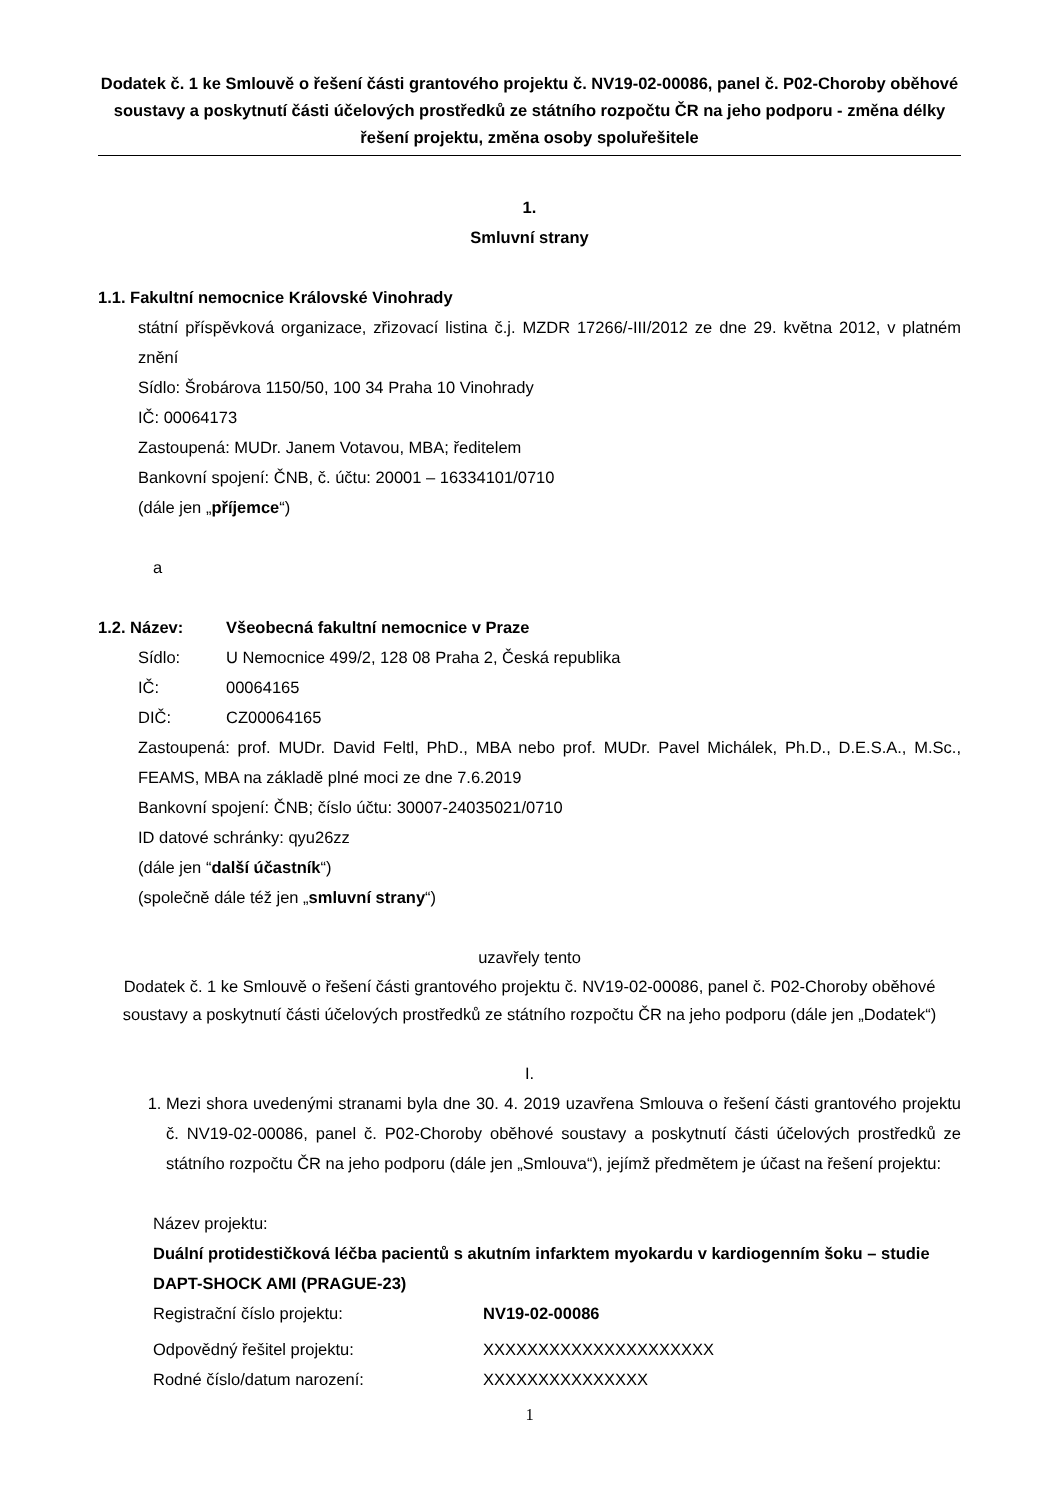Dodatek č. 1 ke Smlouvě o řešení části grantového projektu č. NV19-02-00086, panel č. P02-Choroby oběhové soustavy a poskytnutí části účelových prostředků ze státního rozpočtu ČR na jeho podporu - změna délky řešení projektu, změna osoby spoluřešitele
1.
Smluvní strany
1.1. Fakultní nemocnice Královské Vinohrady
státní příspěvková organizace, zřizovací listina č.j. MZDR 17266/-III/2012 ze dne 29. května 2012, v platném znění
Sídlo: Šrobárova 1150/50, 100 34 Praha 10 Vinohrady
IČ: 00064173
Zastoupená: MUDr. Janem Votavou, MBA; ředitelem
Bankovní spojení: ČNB, č. účtu: 20001 – 16334101/0710
(dále jen „příjemce“)
a
1.2. Název: Všeobecná fakultní nemocnice v Praze
Sídlo: U Nemocnice 499/2, 128 08 Praha 2, Česká republika
IČ: 00064165
DIČ: CZ00064165
Zastoupená: prof. MUDr. David Feltl, PhD., MBA nebo prof. MUDr. Pavel Michálek, Ph.D., D.E.S.A., M.Sc., FEAMS, MBA na základě plné moci ze dne 7.6.2019
Bankovní spojení: ČNB; číslo účtu: 30007-24035021/0710
ID datové schránky: qyu26zz
(dále jen “další účastník“)
(společně dále též jen „smluvní strany“)
uzavřely tento
Dodatek č. 1 ke Smlouvě o řešení části grantového projektu č. NV19-02-00086, panel č. P02-Choroby oběhové soustavy a poskytnutí části účelových prostředků ze státního rozpočtu ČR na jeho podporu (dále jen „Dodatek“)
I.
1. Mezi shora uvedenými stranami byla dne 30. 4. 2019 uzavřena Smlouva o řešení části grantového projektu č. NV19-02-00086, panel č. P02-Choroby oběhové soustavy a poskytnutí části účelových prostředků ze státního rozpočtu ČR na jeho podporu (dále jen „Smlouva“), jejímž předmětem je účast na řešení projektu:
Název projektu:
Duální protidestičková léčba pacientů s akutním infarktem myokardu v kardiogenním šoku – studie DAPT-SHOCK AMI (PRAGUE-23)
Registrační číslo projektu: NV19-02-00086
Odpovědný řešitel projektu: XXXXXXXXXXXXXXXXXXXXX
Rodné číslo/datum narození: XXXXXXXXXXXXXXX
1